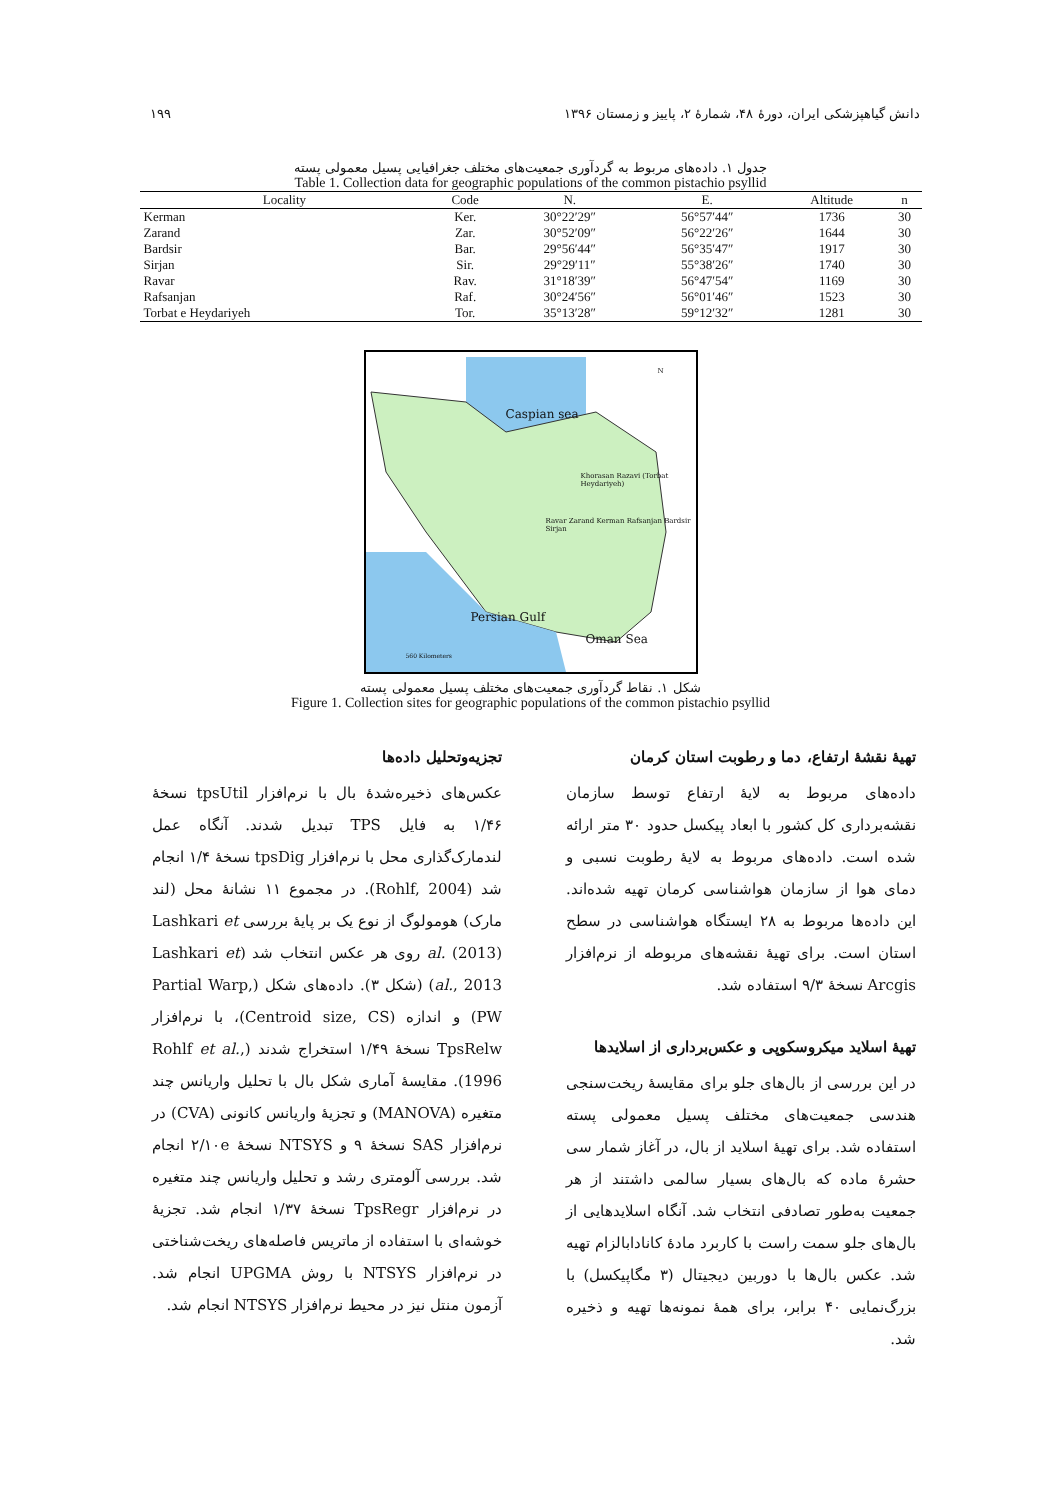دانش گیاهپزشکی ایران، دورهٔ ۴۸، شمارهٔ ۲، پاییز و زمستان ۱۳۹۶ ۱۹۹
جدول ۱. داده‌های مربوط به گردآوری جمعیت‌های مختلف جغرافیایی پسیل معمولی پسته
Table 1. Collection data for geographic populations of the common pistachio psyllid
| Locality | Code | N. | E. | Altitude | n |
| --- | --- | --- | --- | --- | --- |
| Kerman | Ker. | 30°22′29″ | 56°57′44″ | 1736 | 30 |
| Zarand | Zar. | 30°52′09″ | 56°22′26″ | 1644 | 30 |
| Bardsir | Bar. | 29°56′44″ | 56°35′47″ | 1917 | 30 |
| Sirjan | Sir. | 29°29′11″ | 55°38′26″ | 1740 | 30 |
| Ravar | Rav. | 31°18′39″ | 56°47′54″ | 1169 | 30 |
| Rafsanjan | Raf. | 30°24′56″ | 56°01′46″ | 1523 | 30 |
| Torbat e Heydariyeh | Tor. | 35°13′28″ | 59°12′32″ | 1281 | 30 |
Caspian sea
Khorasan Razavi (Torbat Heydariyeh)
Ravar Zarand Kerman Rafsanjan Bardsir Sirjan
Persian Gulf
Oman Sea
560 Kilometers
N
شکل ۱. نقاط گردآوری جمعیت‌های مختلف پسیل معمولی پسته
Figure 1. Collection sites for geographic populations of the common pistachio psyllid
تهیهٔ نقشهٔ ارتفاع، دما و رطوبت استان کرمان
داده‌های مربوط به لایهٔ ارتفاع توسط سازمان نقشه‌برداری کل کشور با ابعاد پیکسل حدود ۳۰ متر ارائه شده است. داده‌های مربوط به لایهٔ رطوبت نسبی و دمای هوا از سازمان هواشناسی کرمان تهیه شده‌اند. این داده‌ها مربوط به ۲۸ ایستگاه هواشناسی در سطح استان است. برای تهیهٔ نقشه‌های مربوطه از نرم‌افزار Arcgis نسخهٔ ۹/۳ استفاده شد.
تهیهٔ اسلاید میکروسکوپی و عکس‌برداری از اسلایدها
در این بررسی از بال‌های جلو برای مقایسهٔ ریخت‌سنجی هندسی جمعیت‌های مختلف پسیل معمولی پسته استفاده شد. برای تهیهٔ اسلاید از بال، در آغاز شمار سی حشرهٔ ماده که بال‌های بسیار سالمی داشتند از هر جمعیت به‌طور تصادفی انتخاب شد. آنگاه اسلایدهایی از بال‌های جلو سمت راست با کاربرد مادهٔ کانادابالزام تهیه شد. عکس بال‌ها با دوربین دیجیتال (۳ مگاپیکسل) با بزرگ‌نمایی ۴۰ برابر، برای همهٔ نمونه‌ها تهیه و ذخیره شد.
تجزیه‌وتحلیل داده‌ها
عکس‌های ذخیره‌شدهٔ بال با نرم‌افزار tpsUtil نسخهٔ ۱/۴۶ به فایل TPS تبدیل شدند. آنگاه عمل لندمارک‌گذاری محل با نرم‌افزار tpsDig نسخهٔ ۱/۴ انجام شد (Rohlf, 2004). در مجموع ۱۱ نشانهٔ محل (لند مارک) هومولوگ از نوع یک بر پایهٔ بررسی Lashkari et al. (2013) روی هر عکس انتخاب شد (Lashkari et al., 2013) (شکل ۳). داده‌های شکل (Partial Warp, PW) و اندازه (Centroid size, CS)، با نرم‌افزار TpsRelw نسخهٔ ۱/۴۹ استخراج شدند (Rohlf et al., 1996). مقایسهٔ آماری شکل بال با تحلیل واریانس چند متغیره (MANOVA) و تجزیهٔ واریانس کانونی (CVA) در نرم‌افزار SAS نسخهٔ ۹ و NTSYS نسخهٔ ۲/۱۰e انجام شد. بررسی آلومتری رشد و تحلیل واریانس چند متغیره در نرم‌افزار TpsRegr نسخهٔ ۱/۳۷ انجام شد. تجزیهٔ خوشه‌ای با استفاده از ماتریس فاصله‌های ریخت‌شناختی در نرم‌افزار NTSYS با روش UPGMA انجام شد. آزمون منتل نیز در محیط نرم‌افزار NTSYS انجام شد.